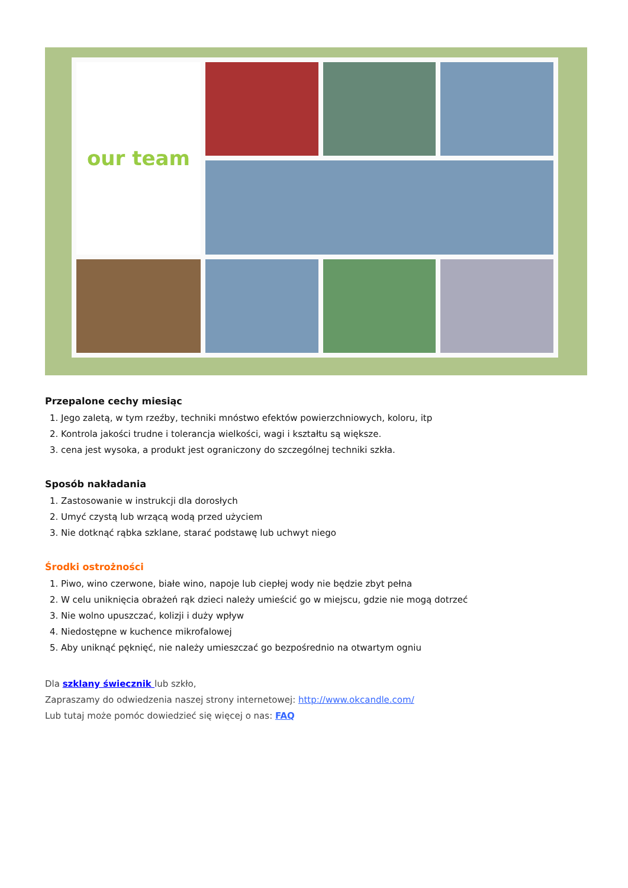our team
Przepalone cechy miesiąc
1. Jego zaletą, w tym rzeźby, techniki mnóstwo efektów powierzchniowych, koloru, itp
2. Kontrola jakości trudne i tolerancja wielkości, wagi i kształtu są większe.
3. cena jest wysoka, a produkt jest ograniczony do szczególnej techniki szkła.
Sposób nakładania
1. Zastosowanie w instrukcji dla dorosłych
2. Umyć czystą lub wrzącą wodą przed użyciem
3. Nie dotknąć rąbka szklane, starać podstawę lub uchwyt niego
Środki ostrożności
1. Piwo, wino czerwone, białe wino, napoje lub ciepłej wody nie będzie zbyt pełna
2. W celu uniknięcia obrażeń rąk dzieci należy umieścić go w miejscu, gdzie nie mogą dotrzeć
3. Nie wolno upuszczać, kolizji i duży wpływ
4. Niedostępne w kuchence mikrofalowej
5. Aby uniknąć pęknięć, nie należy umieszczać go bezpośrednio na otwartym ogniu
Dla szklany świecznik lub szkło,
Zapraszamy do odwiedzenia naszej strony internetowej: http://www.okcandle.com/
Lub tutaj może pomóc dowiedzieć się więcej o nas: FAQ